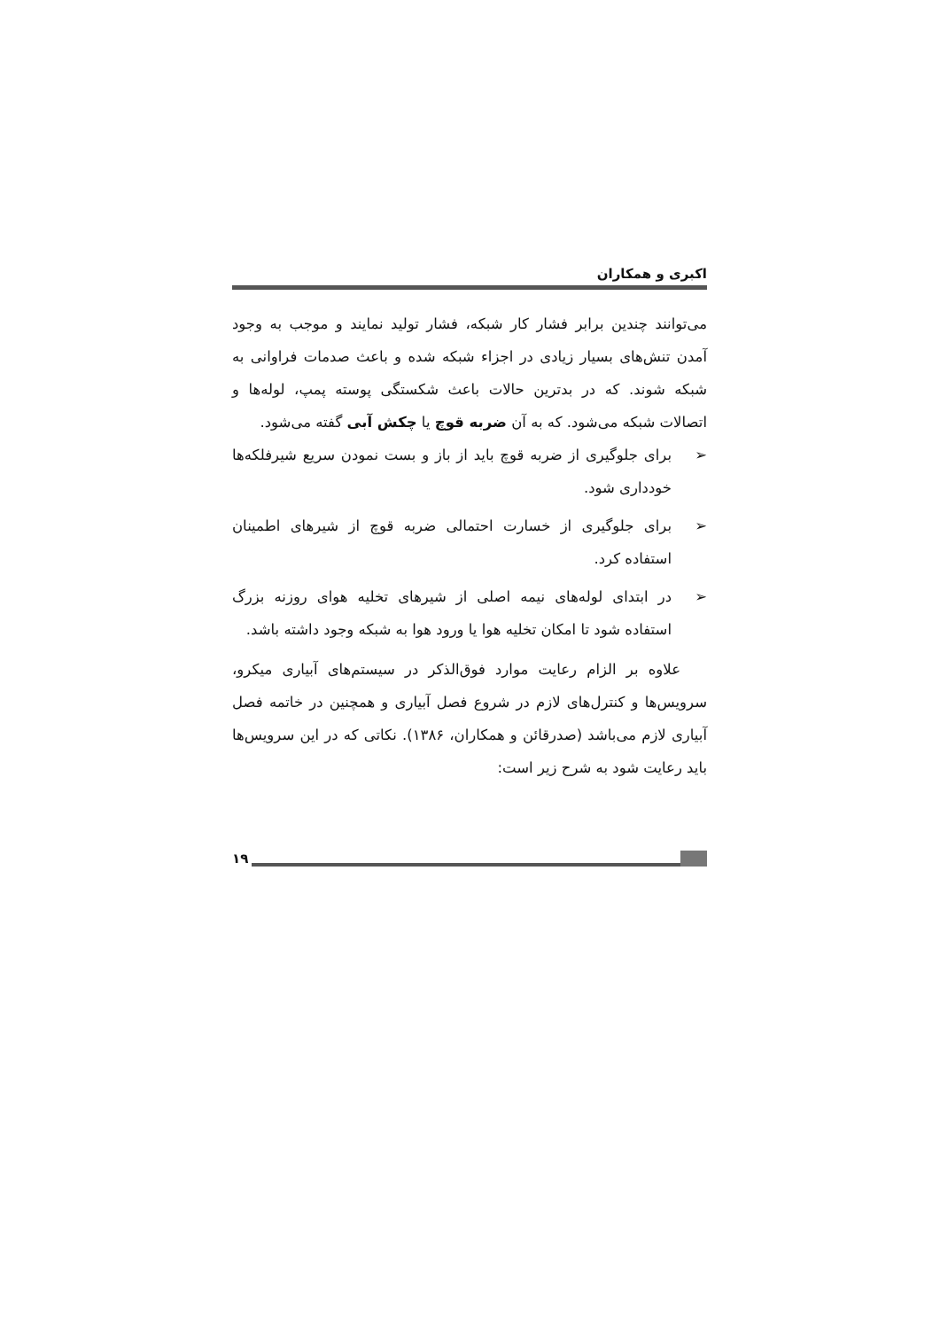اکبری و همکاران
می‌توانند چندین برابر فشار کار شبکه، فشار تولید نمایند و موجب به وجود آمدن تنش‌های بسیار زیادی در اجزاء شبکه شده و باعث صدمات فراوانی به شبکه شوند. که در بدترین حالات باعث شکستگی پوسته پمپ، لوله‌ها و اتصالات شبکه می‌شود. که به آن ضربه قوچ یا چکش آبی گفته می‌شود.
➢ برای جلوگیری از ضربه قوچ باید از باز و بست نمودن سریع شیرفلکه‌ها خودداری شود.
➢ برای جلوگیری از خسارت احتمالی ضربه قوچ از شیرهای اطمینان استفاده کرد.
➢ در ابتدای لوله‌های نیمه اصلی از شیرهای تخلیه هوای روزنه بزرگ استفاده شود تا امکان تخلیه هوا یا ورود هوا به شبکه وجود داشته باشد.
علاوه بر الزام رعایت موارد فوق‌الذکر در سیستم‌های آبیاری میکرو، سرویس‌ها و کنترل‌های لازم در شروع فصل آبیاری و همچنین در خاتمه فصل آبیاری لازم می‌باشد (صدرقائن و همکاران، ۱۳۸۶). نکاتی که در این سرویس‌ها باید رعایت شود به شرح زیر است:
۱۹